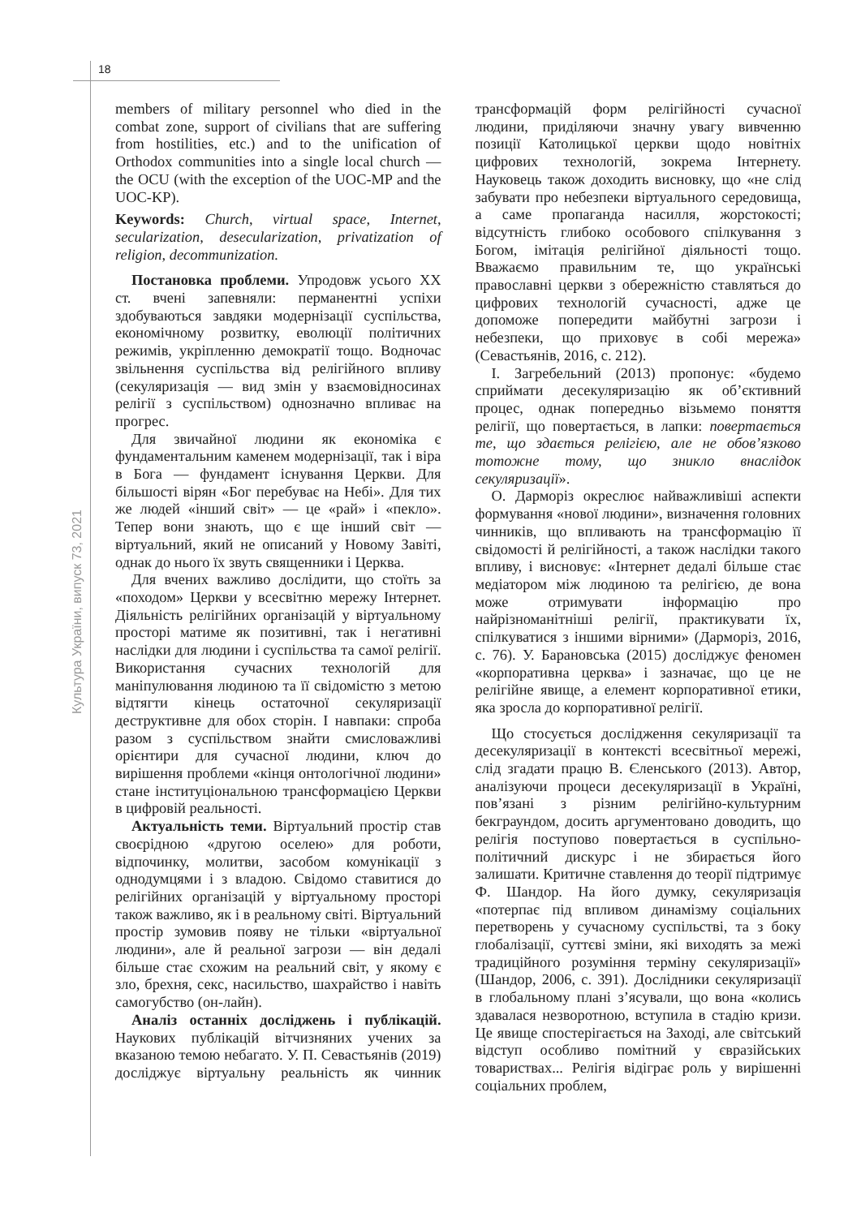18
Культура України, випуск 73, 2021
members of military personnel who died in the combat zone, support of civilians that are suffering from hostilities, etc.) and to the unification of Orthodox communities into a single local church — the OCU (with the exception of the UOC-MP and the UOC-KP).
Keywords: Church, virtual space, Internet, secularization, desecularization, privatization of religion, decommunization.
Постановка проблеми. Упродовж усього XX ст. вчені запевняли: перманентні успіхи здобуваються завдяки модернізації суспільства, економічному розвитку, еволюції політичних режимів, укріпленню демократії тощо. Водночас звільнення суспільства від релігійного впливу (секуляризація — вид змін у взаємовідносинах релігії з суспільством) однозначно впливає на прогрес.
Для звичайної людини як економіка є фундаментальним каменем модернізації, так і віра в Бога — фундамент існування Церкви. Для більшості вірян «Бог перебуває на Небі». Для тих же людей «інший світ» — це «рай» і «пекло». Тепер вони знають, що є ще інший світ — віртуальний, який не описаний у Новому Завіті, однак до нього їх звуть священники і Церква.
Для вчених важливо дослідити, що стоїть за «походом» Церкви у всесвітню мережу Інтернет. Діяльність релігійних організацій у віртуальному просторі матиме як позитивні, так і негативні наслідки для людини і суспільства та самої релігії. Використання сучасних технологій для маніпулювання людиною та її свідомістю з метою відтягти кінець остаточної секуляризації деструктивне для обох сторін. І навпаки: спроба разом з суспільством знайти смисловажливі орієнтири для сучасної людини, ключ до вирішення проблеми «кінця онтологічної людини» стане інституціональною трансформацією Церкви в цифровій реальності.
Актуальність теми. Віртуальний простір став своєрідною «другою оселею» для роботи, відпочинку, молитви, засобом комунікації з однодумцями і з владою. Свідомо ставитися до релігійних організацій у віртуальному просторі також важливо, як і в реальному світі. Віртуальний простір зумовив появу не тільки «віртуальної людини», але й реальної загрози — він дедалі більше стає схожим на реальний світ, у якому є зло, брехня, секс, насильство, шахрайство і навіть самогубство (он-лайн).
Аналіз останніх досліджень і публікацій. Наукових публікацій вітчизняних учених за вказаною темою небагато. У. П. Севастьянів (2019) досліджує віртуальну реальність як чинник трансформацій форм релігійності сучасної людини, приділяючи значну увагу вивченню позиції Католицької церкви щодо новітніх цифрових технологій, зокрема Інтернету. Науковець також доходить висновку, що «не слід забувати про небезпеки віртуального середовища, а саме пропаганда насилля, жорстокості; відсутність глибоко особового спілкування з Богом, імітація релігійної діяльності тощо. Вважаємо правильним те, що українські православні церкви з обережністю ставляться до цифрових технологій сучасності, адже це допоможе попередити майбутні загрози і небезпеки, що приховує в собі мережа» (Севастьянів, 2016, с. 212).
І. Загребельний (2013) пропонує: «будемо сприймати десекуляризацію як об’єктивний процес, однак попередньо візьмемо поняття релігії, що повертається, в лапки: повертається те, що здається релігією, але не обов’язково тотожне тому, що зникло внаслідок секуляризації».
О. Дарморіз окреслює найважливіші аспекти формування «нової людини», визначення головних чинників, що впливають на трансформацію її свідомості й релігійності, а також наслідки такого впливу, і висновує: «Інтернет дедалі більше стає медіатором між людиною та релігією, де вона може отримувати інформацію про найрізноманітніші релігії, практикувати їх, спілкуватися з іншими вірними» (Дарморіз, 2016, с. 76). У. Барановська (2015) досліджує феномен «корпоративна церква» і зазначає, що це не релігійне явище, а елемент корпоративної етики, яка зросла до корпоративної релігії.
Що стосується дослідження секуляризації та десекуляризації в контексті всесвітньої мережі, слід згадати працю В. Єленського (2013). Автор, аналізуючи процеси десекуляризації в Україні, пов’язані з різним релігійно-культурним бекграундом, досить аргументовано доводить, що релігія поступово повертається в суспільно-політичний дискурс і не збирається його залишати. Критичне ставлення до теорії підтримує Ф. Шандор. На його думку, секуляризація «потерпає під впливом динамізму соціальних перетворень у сучасному суспільстві, та з боку глобалізації, суттєві зміни, які виходять за межі традиційного розуміння терміну секуляризації» (Шандор, 2006, с. 391). Дослідники секуляризації в глобальному плані з’ясували, що вона «колись здавалася незворотною, вступила в стадію кризи. Це явище спостерігається на Заході, але світський відступ особливо помітний у євразійських товариствах... Релігія відіграє роль у вирішенні соціальних проблем,